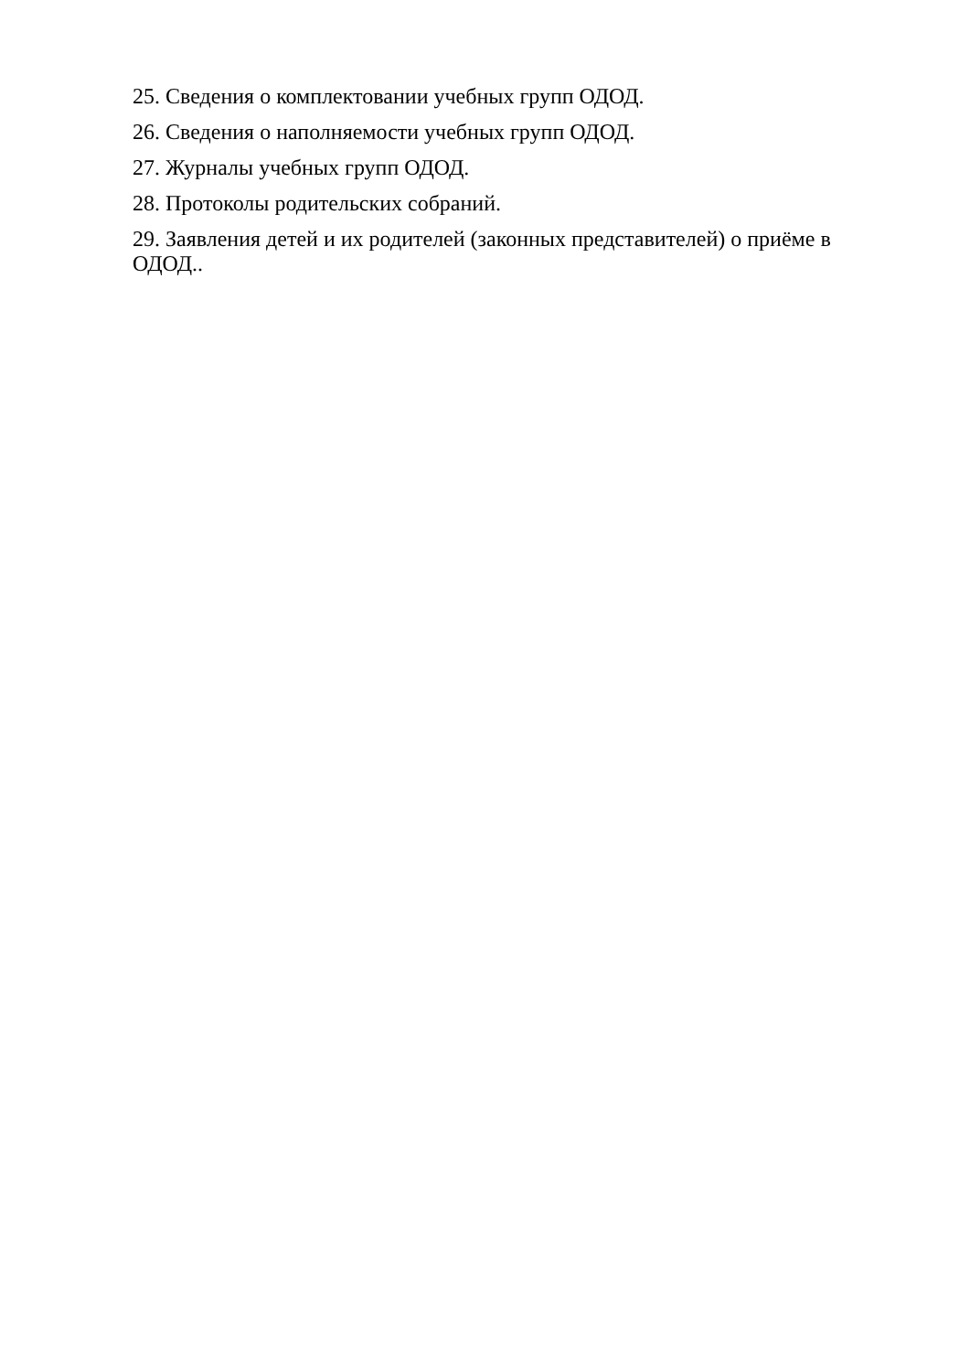25. Сведения о комплектовании учебных групп ОДОД.
26. Сведения о наполняемости учебных групп ОДОД.
27. Журналы учебных групп ОДОД.
28. Протоколы родительских собраний.
29. Заявления детей и их родителей (законных представителей) о приёме в ОДОД..